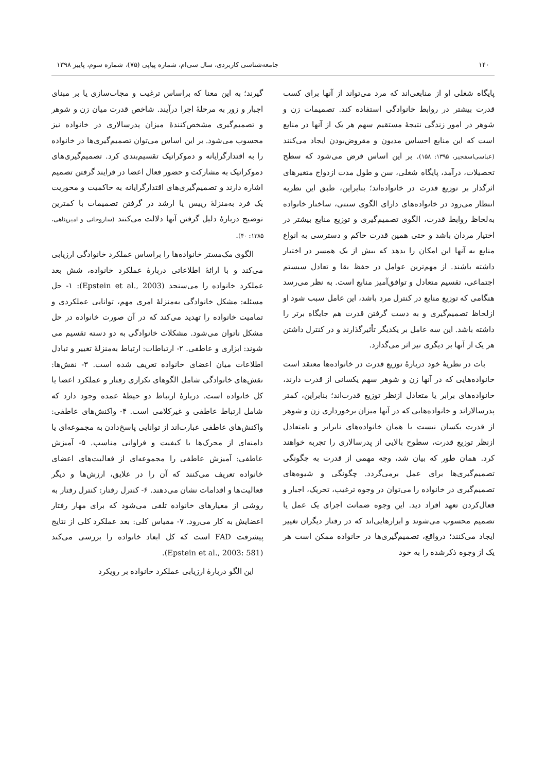۱۴۰ جامعه‌شناسی کاربردی، سال سی‌ام، شماره پیاپی (۷۵)، شماره سوم، پاییز ۱۳۹۸
پایگاه شغلی او از منابعی‌اند که مرد می‌تواند از آنها برای کسب قدرت بیشتر در روابط خانوادگی استفاده کند. تصمیمات زن و شوهر در امور زندگی نتیجهٔ مستقیم سهم هر یک از آنها در منابع است که این منابع احساس مدیون و مقروض‌بودن ایجاد می‌کنند (عباسی‌اسفجیر، ۱۳۹۵: ۱۵۸). بر این اساس فرض می‌شود که سطح تحصیلات، درآمد، پایگاه شغلی، سن و طول مدت ازدواج متغیرهای اثرگذار بر توزیع قدرت در خانواده‌اند؛ بنابراین، طبق این نظریه انتظار می‌رود در خانواده‌های دارای الگوی سنتی، ساختار خانواده به‌لحاظ روابط قدرت، الگوی تصمیم‌گیری و توزیع منابع بیشتر در اختیار مردان باشد و حتی همین قدرت حاکم و دسترسی به انواع منابع به آنها این امکان را بدهد که بیش از یک همسر در اختیار داشته باشند. از مهم‌ترین عوامل در حفظ بقا و تعادل سیستم اجتماعی، تقسیم متعادل و توافق‌آمیز منابع است. به نظر می‌رسد هنگامی که توزیع منابع در کنترل مرد باشد، این عامل سبب شود او ازلحاظ تصمیم‌گیری و به دست گرفتن قدرت هم جایگاه برتر را داشته باشد. این سه عامل بر یکدیگر تأثیرگذارند و در کنترل داشتن هر یک از آنها بر دیگری نیز اثر می‌گذارد.
بات در نظریهٔ خود دربارهٔ توزیع قدرت در خانواده‌ها معتقد است خانواده‌هایی که در آنها زن و شوهر سهم یکسانی از قدرت دارند، خانواده‌های برابر یا متعادل ازنظر توزیع قدرت‌اند؛ بنابراین، کمتر پدرسالاراند و خانواده‌هایی که در آنها میزان برخورداری زن و شوهر از قدرت یکسان نیست یا همان خانواده‌های نابرابر و نامتعادل ازنظر توزیع قدرت، سطوح بالایی از پدرسالاری را تجربه خواهند کرد. همان طور که بیان شد، وجه مهمی از قدرت به چگونگی تصمیم‌گیری‌ها برای عمل برمی‌گردد. چگونگی و شیوه‌های تصمیم‌گیری در خانواده را می‌توان در وجوه ترغیب، تحریک، اجبار و فعال‌کردن تعهد افراد دید. این وجوه ضمانت اجرای یک عمل یا تصمیم محسوب می‌شوند و ابزارهایی‌اند که در رفتار دیگران تغییر ایجاد می‌کنند؛ درواقع، تصمیم‌گیری‌ها در خانواده ممکن است هر یک از وجوه ذکرشده را به خود
گیرند؛ به این معنا که براساس ترغیب و مجاب‌سازی یا بر مبنای اجبار و زور به مرحلهٔ اجرا درآیند. شاخص قدرت میان زن و شوهر و تصمیم‌گیری مشخص‌کنندهٔ میزان پدرسالاری در خانواده نیز محسوب می‌شود. بر این اساس می‌توان تصمیم‌گیری‌ها در خانواده را به اقتدارگرایانه و دموکراتیک تقسیم‌بندی کرد. تصمیم‌گیری‌های دموکراتیک به مشارکت و حضور فعال اعضا در فرایند گرفتن تصمیم اشاره دارند و تصمیم‌گیری‌های اقتدارگرایانه به حاکمیت و محوریت یک فرد به‌منزلهٔ رییس یا ارشد در گرفتن تصمیمات با کمترین توضیح دربارهٔ دلیل گرفتن آنها دلالت می‌کنند (ساروخانی و امیرپناهی، ۱۳۸۵: ۴۰).
الگوی مک‌مستر خانواده‌ها را براساس عملکرد خانوادگی ارزیابی می‌کند و با ارائهٔ اطلاعاتی دربارهٔ عملکرد خانواده، شش بعد عملکرد خانواده را می‌سنجد (Epstein et al., 2003): ۱- حل مسئله: مشکل خانوادگی به‌منزلهٔ امری مهم، توانایی عملکردی و تمامیت خانواده را تهدید می‌کند که در آن صورت خانواده در حل مشکل ناتوان می‌شود. مشکلات خانوادگی به دو دسته تقسیم می شوند: ابزاری و عاطفی. ۲- ارتباطات: ارتباط به‌منزلهٔ تغییر و تبادل اطلاعات میان اعضای خانواده تعریف شده است. ۳- نقش‌ها: نقش‌های خانوادگی شامل الگوهای تکراری رفتار و عملکرد اعضا یا کل خانواده است. دربارهٔ ارتباط دو حیطهٔ عمده وجود دارد که شامل ارتباط عاطفی و غیرکلامی است. ۴- واکنش‌های عاطفی: واکنش‌های عاطفی عبارت‌اند از توانایی پاسخ‌دادن به مجموعه‌ای یا دامنه‌ای از محرک‌ها با کیفیت و فراوانی مناسب. ۵- آمیزش عاطفی: آمیزش عاطفی را مجموعه‌ای از فعالیت‌های اعضای خانواده تعریف می‌کنند که آن را در علایق، ارزش‌ها و دیگر فعالیت‌ها و اقدامات نشان می‌دهند. ۶- کنترل رفتار: کنترل رفتار به روشی از معیارهای خانواده تلقی می‌شود که برای مهار رفتار اعضایش به کار می‌رود. ۷- مقیاس کلی: بعد عملکرد کلی از نتایج پیشرفت FAD است که کل ابعاد خانواده را بررسی می‌کند (Epstein et al., 2003: 581).
این الگو دربارهٔ ارزیابی عملکرد خانواده بر رویکرد